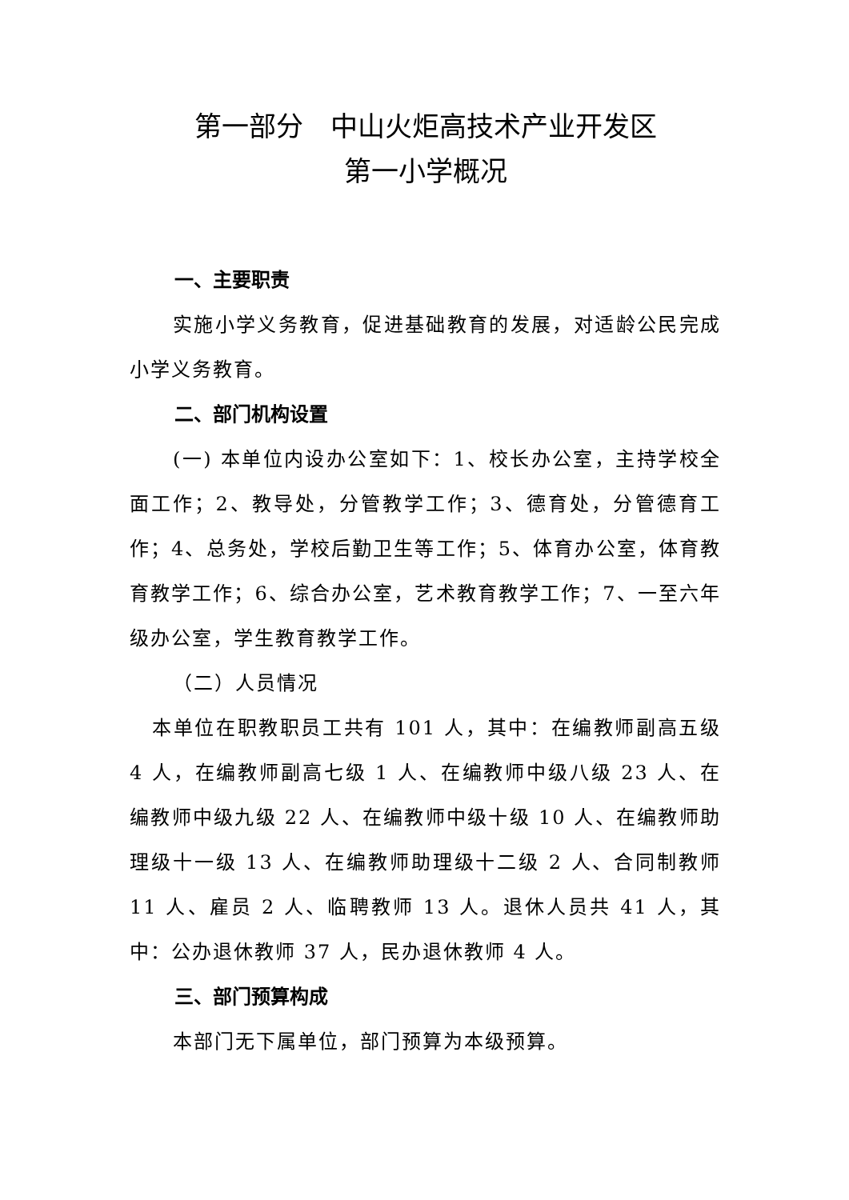第一部分　中山火炬高技术产业开发区
第一小学概况
一、主要职责
实施小学义务教育，促进基础教育的发展，对适龄公民完成小学义务教育。
二、部门机构设置
(一) 本单位内设办公室如下：1、校长办公室，主持学校全面工作；2、教导处，分管教学工作；3、德育处，分管德育工作；4、总务处，学校后勤卫生等工作；5、体育办公室，体育教育教学工作；6、综合办公室，艺术教育教学工作；7、一至六年级办公室，学生教育教学工作。
（二）人员情况
本单位在职教职员工共有 101 人，其中：在编教师副高五级 4 人，在编教师副高七级 1 人、在编教师中级八级 23 人、在编教师中级九级 22 人、在编教师中级十级 10 人、在编教师助理级十一级 13 人、在编教师助理级十二级 2 人、合同制教师 11 人、雇员 2 人、临聘教师 13 人。退休人员共 41 人，其中：公办退休教师 37 人，民办退休教师 4 人。
三、部门预算构成
本部门无下属单位，部门预算为本级预算。